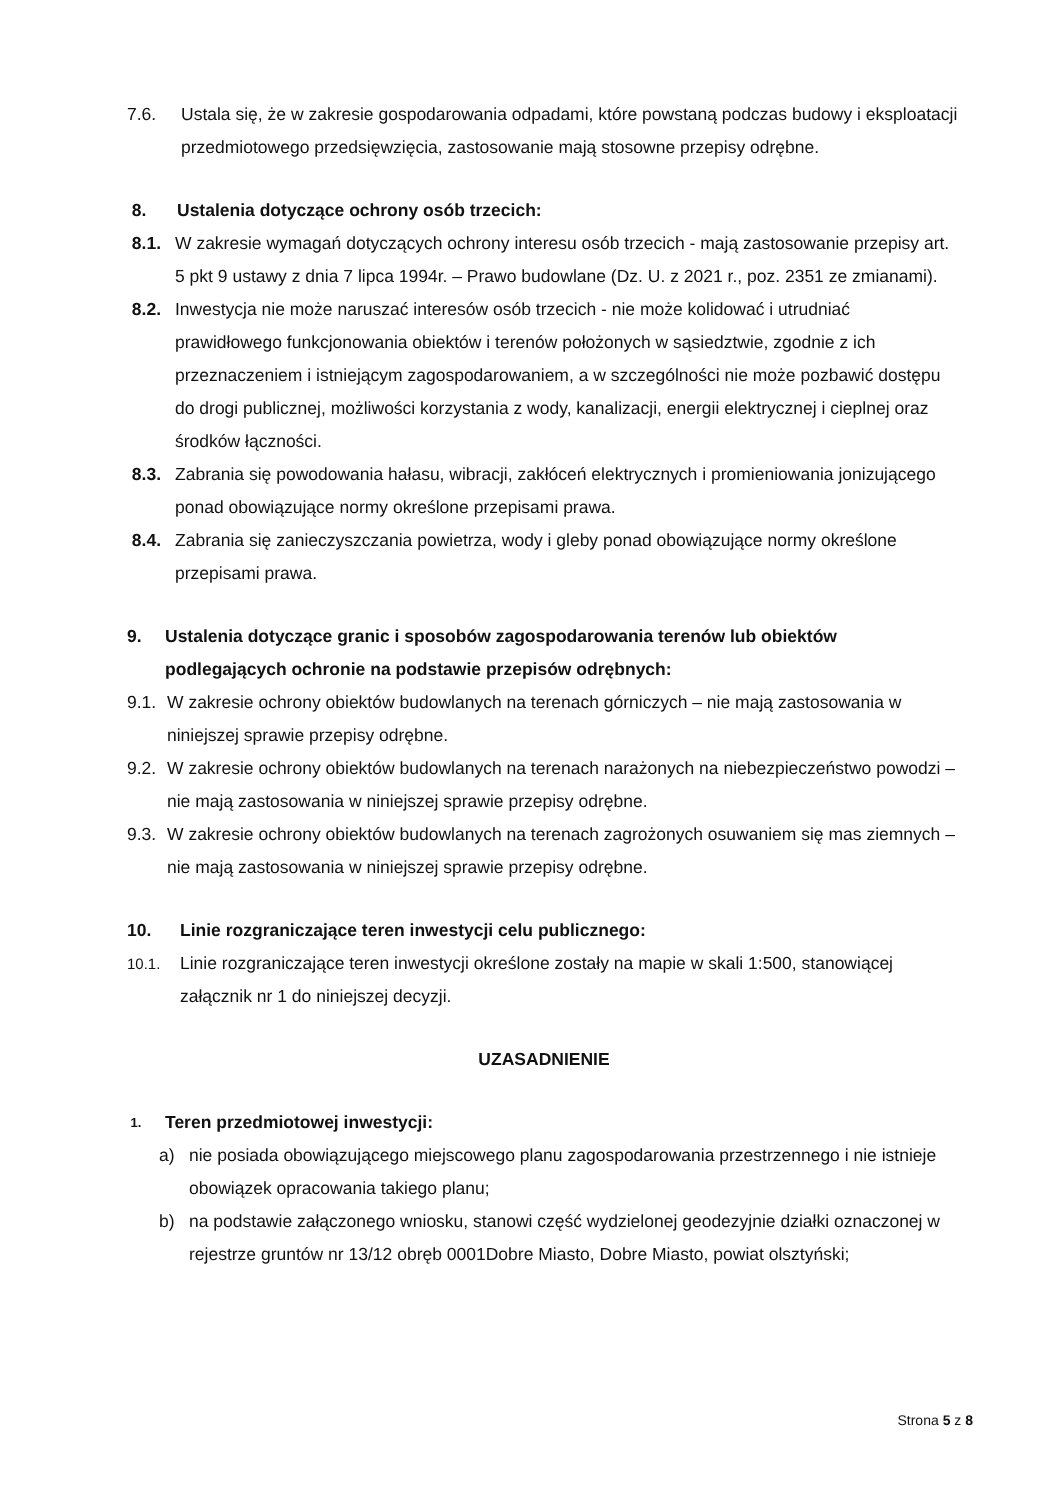7.6. Ustala się, że w zakresie gospodarowania odpadami, które powstaną podczas budowy i eksploatacji przedmiotowego przedsięwzięcia, zastosowanie mają stosowne przepisy odrębne.
8. Ustalenia dotyczące ochrony osób trzecich:
8.1. W zakresie wymagań dotyczących ochrony interesu osób trzecich - mają zastosowanie przepisy art. 5 pkt 9 ustawy z dnia 7 lipca 1994r. – Prawo budowlane (Dz. U. z 2021 r., poz. 2351 ze zmianami).
8.2. Inwestycja nie może naruszać interesów osób trzecich - nie może kolidować i utrudniać prawidłowego funkcjonowania obiektów i terenów położonych w sąsiedztwie, zgodnie z ich przeznaczeniem i istniejącym zagospodarowaniem, a w szczególności nie może pozbawić dostępu do drogi publicznej, możliwości korzystania z wody, kanalizacji, energii elektrycznej i cieplnej oraz środków łączności.
8.3. Zabrania się powodowania hałasu, wibracji, zakłóceń elektrycznych i promieniowania jonizującego ponad obowiązujące normy określone przepisami prawa.
8.4. Zabrania się zanieczyszczania powietrza, wody i gleby ponad obowiązujące normy określone przepisami prawa.
9. Ustalenia dotyczące granic i sposobów zagospodarowania terenów lub obiektów podlegających ochronie na podstawie przepisów odrębnych:
9.1. W zakresie ochrony obiektów budowlanych na terenach górniczych – nie mają zastosowania w niniejszej sprawie przepisy odrębne.
9.2. W zakresie ochrony obiektów budowlanych na terenach narażonych na niebezpieczeństwo powodzi – nie mają zastosowania w niniejszej sprawie przepisy odrębne.
9.3. W zakresie ochrony obiektów budowlanych na terenach zagrożonych osuwaniem się mas ziemnych – nie mają zastosowania w niniejszej sprawie przepisy odrębne.
10. Linie rozgraniczające teren inwestycji celu publicznego:
10.1. Linie rozgraniczające teren inwestycji określone zostały na mapie w skali 1:500, stanowiącej załącznik nr 1 do niniejszej decyzji.
UZASADNIENIE
1. Teren przedmiotowej inwestycji:
a) nie posiada obowiązującego miejscowego planu zagospodarowania przestrzennego i nie istnieje obowiązek opracowania takiego planu;
b) na podstawie załączonego wniosku, stanowi część wydzielonej geodezyjnie działki oznaczonej w rejestrze gruntów nr 13/12 obręb 0001Dobre Miasto, Dobre Miasto, powiat olsztyński;
Strona 5 z 8